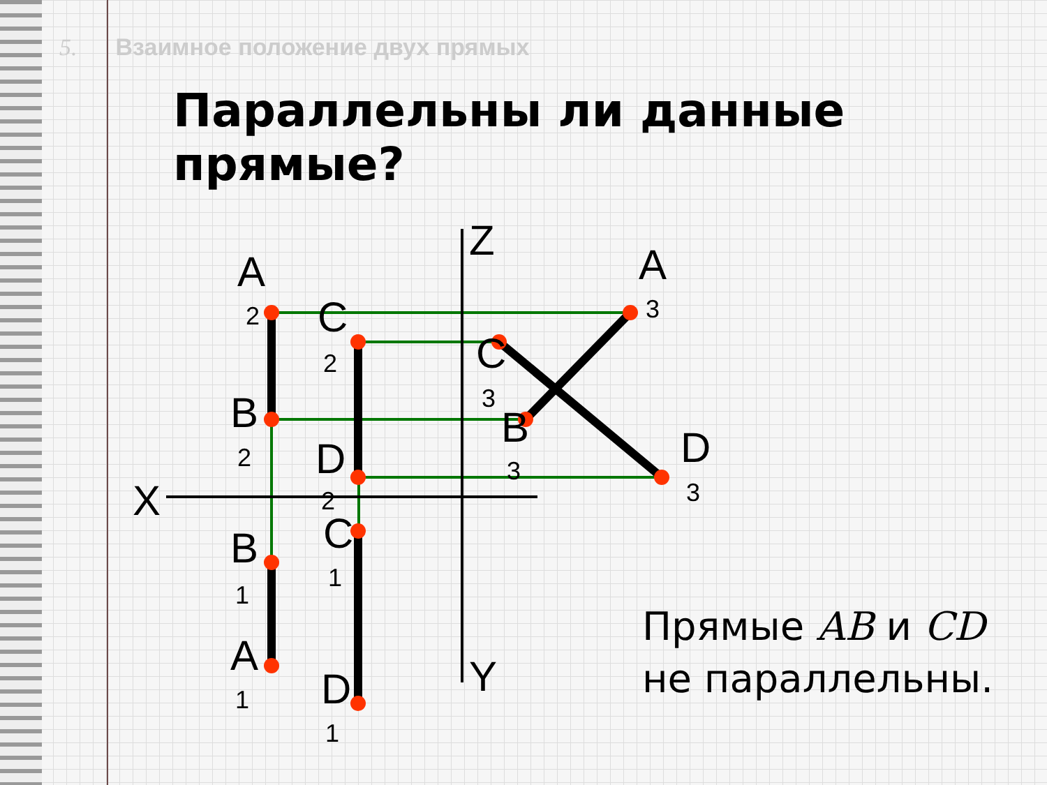5. Взаимное положение двух прямых
Параллельны ли данные прямые?
Z
X
Y
A
2
C
2
B
2
D
2
B
1
C
1
A
1
D
1
A
3
C
3
B
3
D
3
Прямые AB и CD
не параллельны.